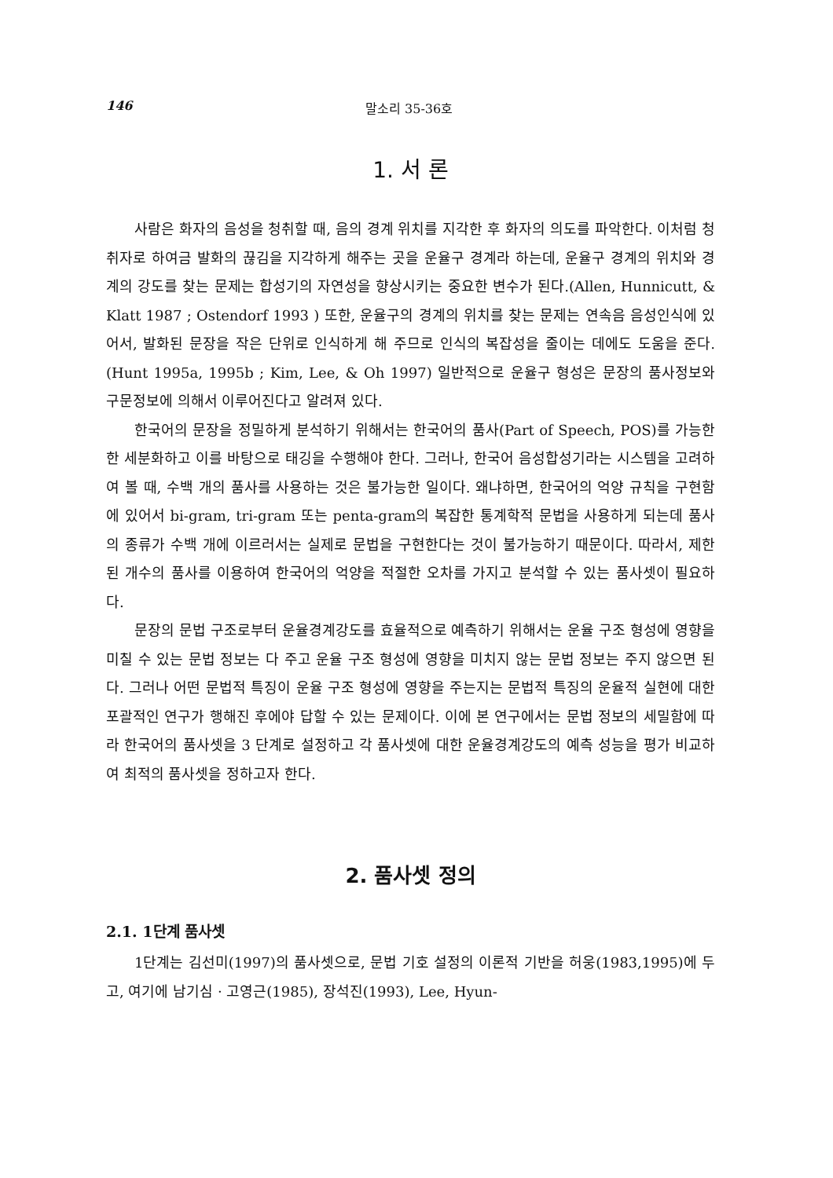146 말소리 35-36호
1. 서 론
사람은 화자의 음성을 청취할 때, 음의 경계 위치를 지각한 후 화자의 의도를 파악한다. 이처럼 청취자로 하여금 발화의 끊김을 지각하게 해주는 곳을 운율구 경계라 하는데, 운율구 경계의 위치와 경계의 강도를 찾는 문제는 합성기의 자연성을 향상시키는 중요한 변수가 된다.(Allen, Hunnicutt, & Klatt 1987 ; Ostendorf 1993 ) 또한, 운율구의 경계의 위치를 찾는 문제는 연속음 음성인식에 있어서, 발화된 문장을 작은 단위로 인식하게 해 주므로 인식의 복잡성을 줄이는 데에도 도움을 준다.(Hunt 1995a, 1995b ; Kim, Lee, & Oh 1997) 일반적으로 운율구 형성은 문장의 품사정보와 구문정보에 의해서 이루어진다고 알려져 있다.
한국어의 문장을 정밀하게 분석하기 위해서는 한국어의 품사(Part of Speech, POS)를 가능한 한 세분화하고 이를 바탕으로 태깅을 수행해야 한다. 그러나, 한국어 음성합성기라는 시스템을 고려하여 볼 때, 수백 개의 품사를 사용하는 것은 불가능한 일이다. 왜냐하면, 한국어의 억양 규칙을 구현함에 있어서 bi-gram, tri-gram 또는 penta-gram의 복잡한 통계학적 문법을 사용하게 되는데 품사의 종류가 수백 개에 이르러서는 실제로 문법을 구현한다는 것이 불가능하기 때문이다. 따라서, 제한된 개수의 품사를 이용하여 한국어의 억양을 적절한 오차를 가지고 분석할 수 있는 품사셋이 필요하다.
문장의 문법 구조로부터 운율경계강도를 효율적으로 예측하기 위해서는 운율 구조 형성에 영향을 미칠 수 있는 문법 정보는 다 주고 운율 구조 형성에 영향을 미치지 않는 문법 정보는 주지 않으면 된다. 그러나 어떤 문법적 특징이 운율 구조 형성에 영향을 주는지는 문법적 특징의 운율적 실현에 대한 포괄적인 연구가 행해진 후에야 답할 수 있는 문제이다. 이에 본 연구에서는 문법 정보의 세밀함에 따라 한국어의 품사셋을 3 단계로 설정하고 각 품사셋에 대한 운율경계강도의 예측 성능을 평가 비교하여 최적의 품사셋을 정하고자 한다.
2. 품사셋 정의
2.1. 1단계 품사셋
1단계는 김선미(1997)의 품사셋으로, 문법 기호 설정의 이론적 기반을 허웅(1983,1995)에 두고, 여기에 남기심 · 고영근(1985), 장석진(1993), Lee, Hyun-